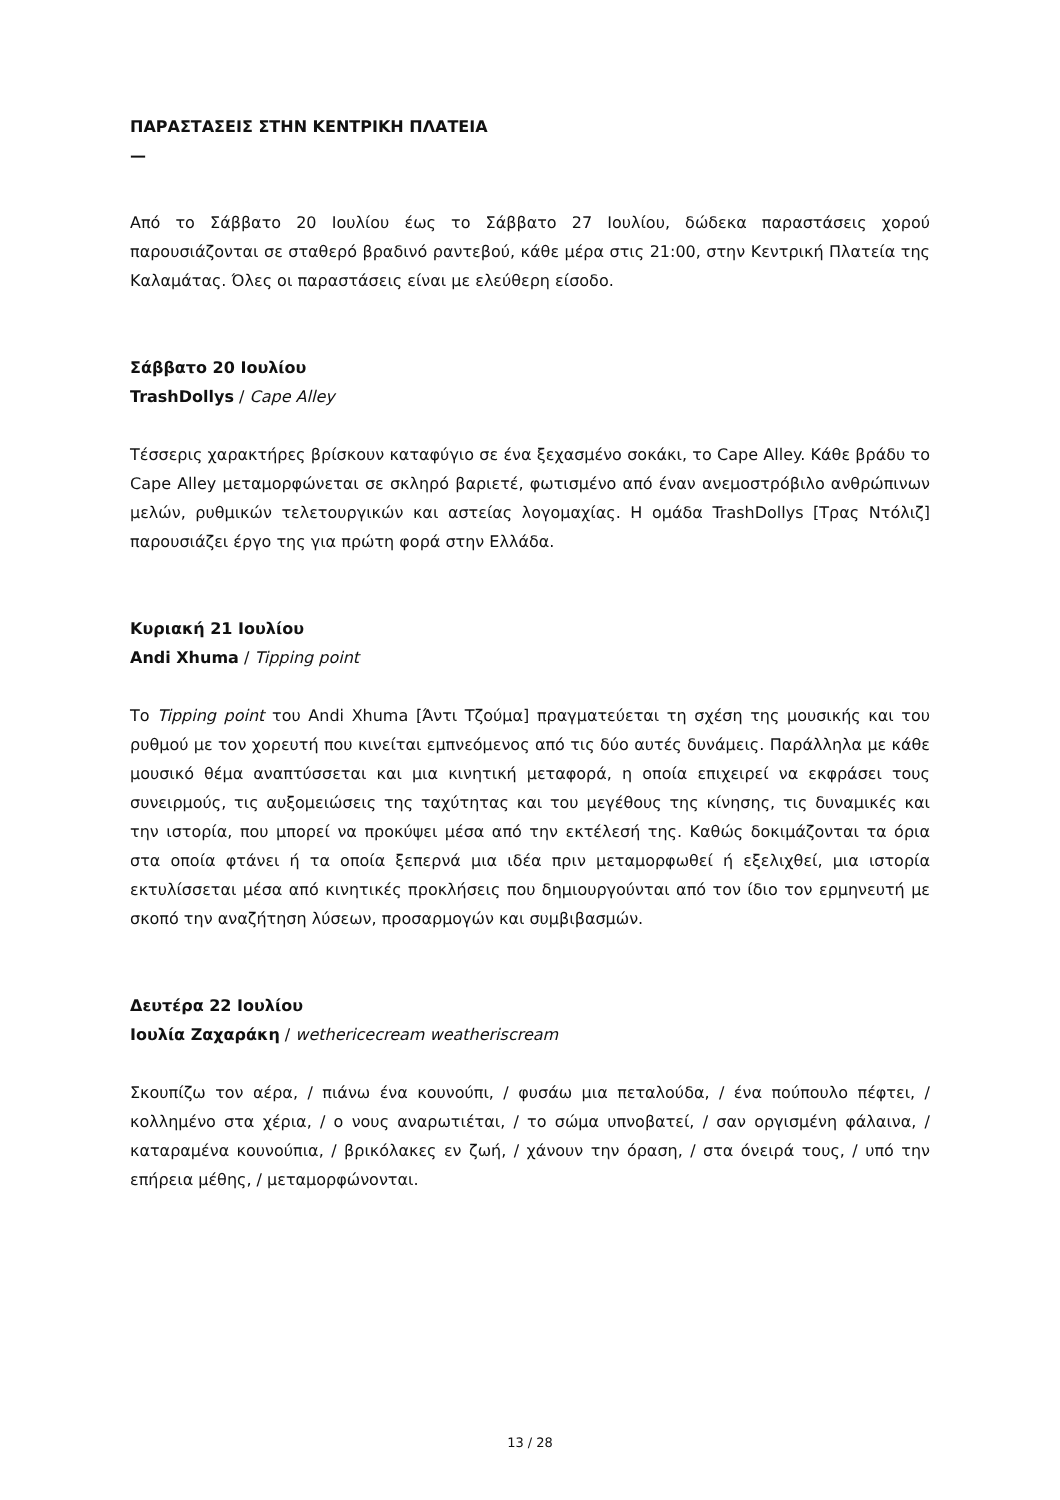ΠΑΡΑΣΤΑΣΕΙΣ ΣΤΗΝ ΚΕΝΤΡΙΚΗ ΠΛΑΤΕΙΑ
—
Από το Σάββατο 20 Ιουλίου έως το Σάββατο 27 Ιουλίου, δώδεκα παραστάσεις χορού παρουσιάζονται σε σταθερό βραδινό ραντεβού, κάθε μέρα στις 21:00, στην Κεντρική Πλατεία της Καλαμάτας. Όλες οι παραστάσεις είναι με ελεύθερη είσοδο.
Σάββατο 20 Ιουλίου
TrashDollys / Cape Alley
Τέσσερις χαρακτήρες βρίσκουν καταφύγιο σε ένα ξεχασμένο σοκάκι, το Cape Alley. Κάθε βράδυ το Cape Alley μεταμορφώνεται σε σκληρό βαριετέ, φωτισμένο από έναν ανεμοστρόβιλο ανθρώπινων μελών, ρυθμικών τελετουργικών και αστείας λογομαχίας. Η ομάδα TrashDollys [Τρας Ντόλιζ] παρουσιάζει έργο της για πρώτη φορά στην Ελλάδα.
Κυριακή 21 Ιουλίου
Andi Xhuma / Tipping point
Το Tipping point του Andi Xhuma [Άντι Τζούμα] πραγματεύεται τη σχέση της μουσικής και του ρυθμού με τον χορευτή που κινείται εμπνεόμενος από τις δύο αυτές δυνάμεις. Παράλληλα με κάθε μουσικό θέμα αναπτύσσεται και μια κινητική μεταφορά, η οποία επιχειρεί να εκφράσει τους συνειρμούς, τις αυξομειώσεις της ταχύτητας και του μεγέθους της κίνησης, τις δυναμικές και την ιστορία, που μπορεί να προκύψει μέσα από την εκτέλεσή της. Καθώς δοκιμάζονται τα όρια στα οποία φτάνει ή τα οποία ξεπερνά μια ιδέα πριν μεταμορφωθεί ή εξελιχθεί, μια ιστορία εκτυλίσσεται μέσα από κινητικές προκλήσεις που δημιουργούνται από τον ίδιο τον ερμηνευτή με σκοπό την αναζήτηση λύσεων, προσαρμογών και συμβιβασμών.
Δευτέρα 22 Ιουλίου
Ιουλία Ζαχαράκη / wethericecream weatheriscream
Σκουπίζω τον αέρα, / πιάνω ένα κουνούπι, / φυσάω μια πεταλούδα, / ένα πούπουλο πέφτει, / κολλημένο στα χέρια, / ο νους αναρωτιέται, / το σώμα υπνοβατεί, / σαν οργισμένη φάλαινα, / καταραμένα κουνούπια, / βρικόλακες εν ζωή, / χάνουν την όραση, / στα όνειρά τους, / υπό την επήρεια μέθης, / μεταμορφώνονται.
13 / 28